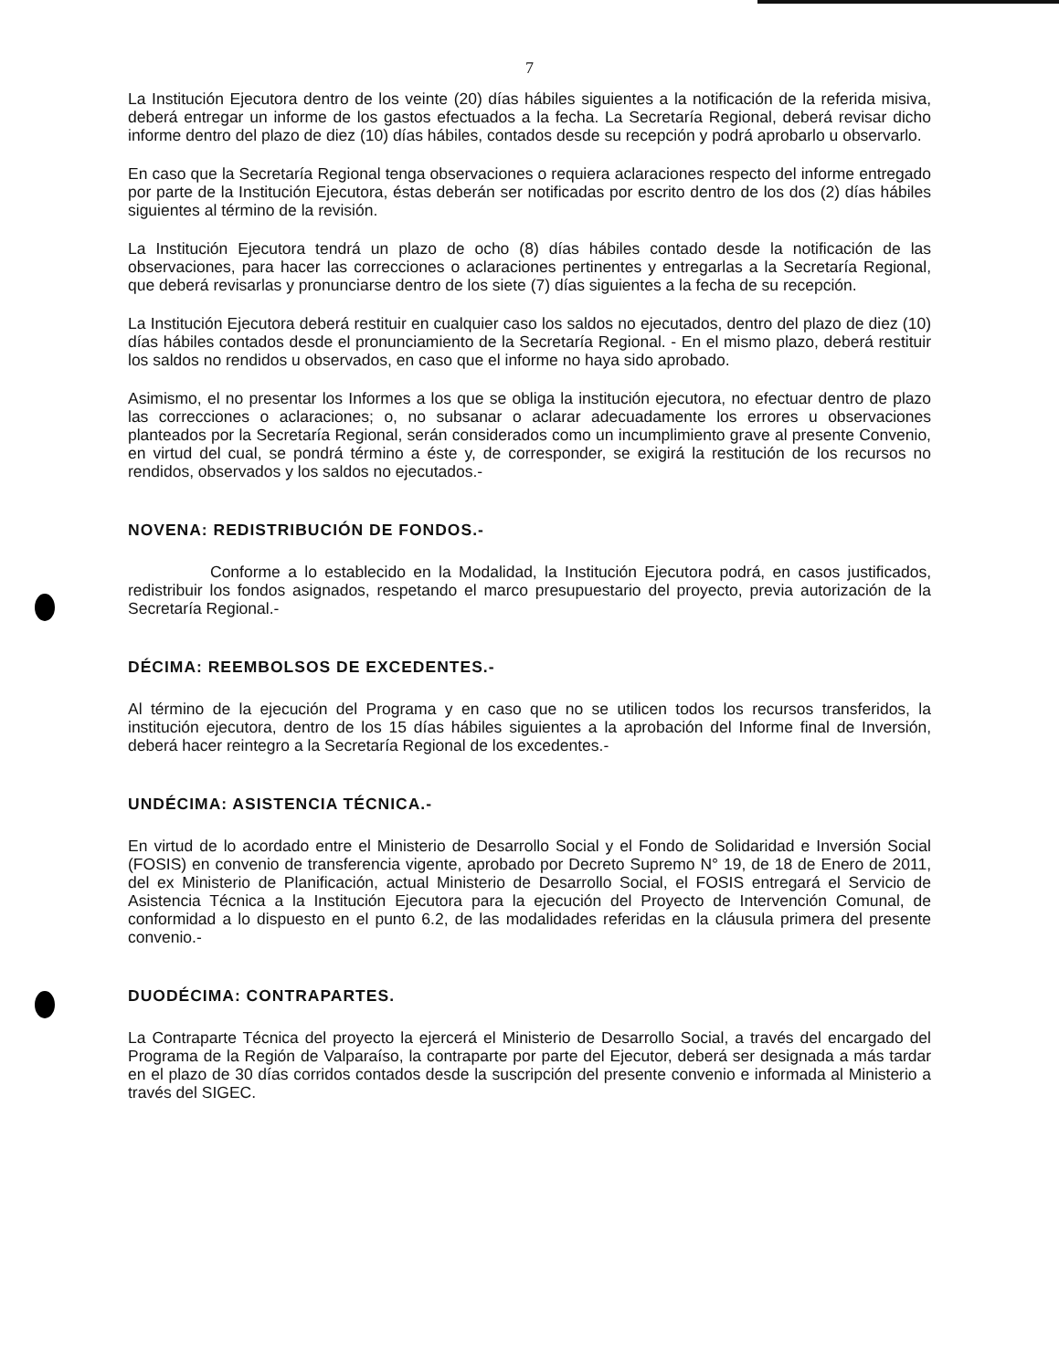7
La Institución Ejecutora dentro de los veinte (20) días hábiles siguientes a la notificación de la referida misiva, deberá entregar un informe de los gastos efectuados a la fecha. La Secretaría Regional, deberá revisar dicho informe dentro del plazo de diez (10) días hábiles, contados desde su recepción y podrá aprobarlo u observarlo.
En caso que la Secretaría Regional tenga observaciones o requiera aclaraciones respecto del informe entregado por parte de la Institución Ejecutora, éstas deberán ser notificadas por escrito dentro de los dos (2) días hábiles siguientes al término de la revisión.
La Institución Ejecutora tendrá un plazo de ocho (8) días hábiles contado desde la notificación de las observaciones, para hacer las correcciones o aclaraciones pertinentes y entregarlas a la Secretaría Regional, que deberá revisarlas y pronunciarse dentro de los siete (7) días siguientes a la fecha de su recepción.
La Institución Ejecutora deberá restituir en cualquier caso los saldos no ejecutados, dentro del plazo de diez (10) días hábiles contados desde el pronunciamiento de la Secretaría Regional. - En el mismo plazo, deberá restituir los saldos no rendidos u observados, en caso que el informe no haya sido aprobado.
Asimismo, el no presentar los Informes a los que se obliga la institución ejecutora, no efectuar dentro de plazo las correcciones o aclaraciones; o, no subsanar o aclarar adecuadamente los errores u observaciones planteados por la Secretaría Regional, serán considerados como un incumplimiento grave al presente Convenio, en virtud del cual, se pondrá término a éste y, de corresponder, se exigirá la restitución de los recursos no rendidos, observados y los saldos no ejecutados.-
NOVENA: REDISTRIBUCIÓN DE FONDOS.-
Conforme a lo establecido en la Modalidad, la Institución Ejecutora podrá, en casos justificados, redistribuir los fondos asignados, respetando el marco presupuestario del proyecto, previa autorización de la Secretaría Regional.-
DÉCIMA: REEMBOLSOS DE EXCEDENTES.-
Al término de la ejecución del Programa y en caso que no se utilicen todos los recursos transferidos, la institución ejecutora, dentro de los 15 días hábiles siguientes a la aprobación del Informe final de Inversión, deberá hacer reintegro a la Secretaría Regional de los excedentes.-
UNDÉCIMA: ASISTENCIA TÉCNICA.-
En virtud de lo acordado entre el Ministerio de Desarrollo Social y el Fondo de Solidaridad e Inversión Social (FOSIS) en convenio de transferencia vigente, aprobado por Decreto Supremo N° 19, de 18 de Enero de 2011, del ex Ministerio de Planificación, actual Ministerio de Desarrollo Social, el FOSIS entregará el Servicio de Asistencia Técnica a la Institución Ejecutora para la ejecución del Proyecto de Intervención Comunal, de conformidad a lo dispuesto en el punto 6.2, de las modalidades referidas en la cláusula primera del presente convenio.-
DUODÉCIMA: CONTRAPARTES.
La Contraparte Técnica del proyecto la ejercerá el Ministerio de Desarrollo Social, a través del encargado del Programa de la Región de Valparaíso, la contraparte por parte del Ejecutor, deberá ser designada a más tardar en el plazo de 30 días corridos contados desde la suscripción del presente convenio e informada al Ministerio a través del SIGEC.